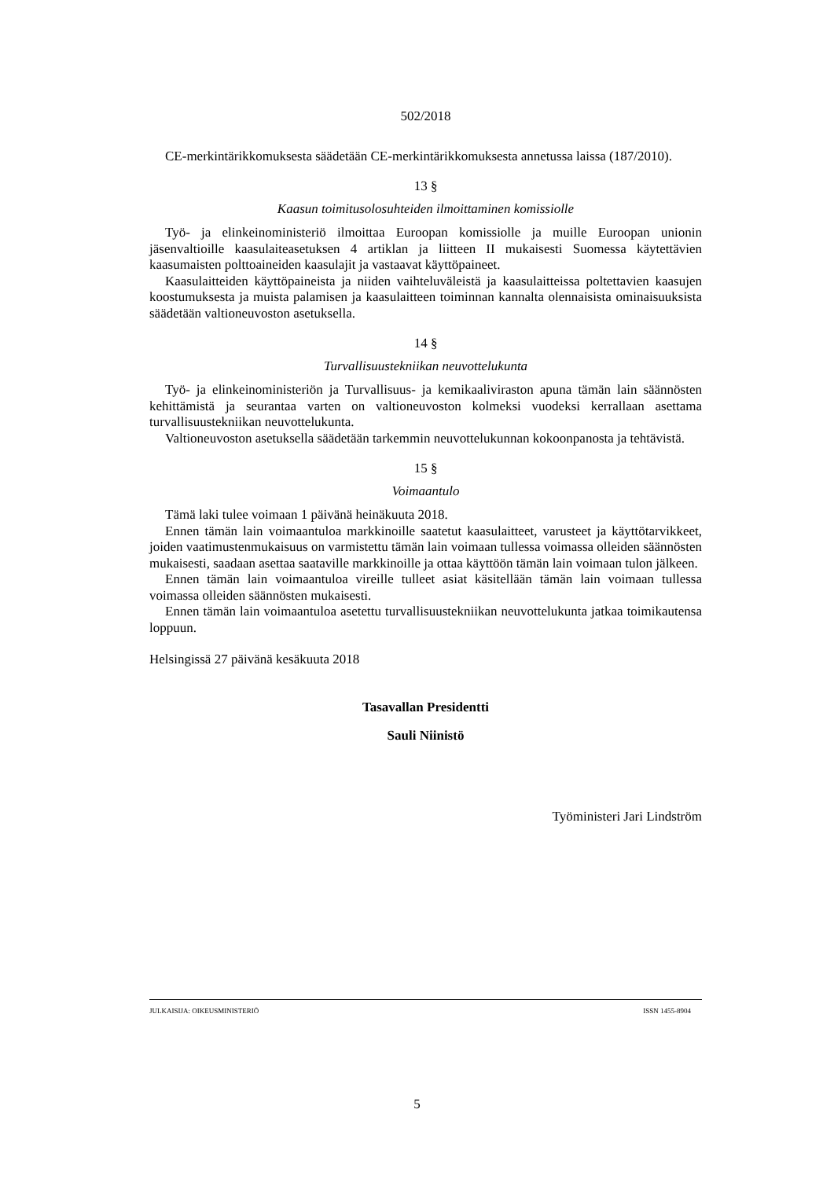502/2018
CE-merkintärikkomuksesta säädetään CE-merkintärikkomuksesta annetussa laissa (187/2010).
13 §
Kaasun toimitusolosuhteiden ilmoittaminen komissiolle
Työ- ja elinkeinoministeriö ilmoittaa Euroopan komissiolle ja muille Euroopan unionin jäsenvaltioille kaasulaiteasetuksen 4 artiklan ja liitteen II mukaisesti Suomessa käytettävien kaasumaisten polttoaineiden kaasulajit ja vastaavat käyttöpaineet.
Kaasulaitteiden käyttöpaineista ja niiden vaihteluväleistä ja kaasulaitteissa poltettavien kaasujen koostumuksesta ja muista palamisen ja kaasulaitteen toiminnan kannalta olennaisista ominaisuuksista säädetään valtioneuvoston asetuksella.
14 §
Turvallisuustekniikan neuvottelukunta
Työ- ja elinkeinoministeriön ja Turvallisuus- ja kemikaaliviraston apuna tämän lain säännösten kehittämistä ja seurantaa varten on valtioneuvoston kolmeksi vuodeksi kerrallaan asettama turvallisuustekniikan neuvottelukunta.
Valtioneuvoston asetuksella säädetään tarkemmin neuvottelukunnan kokoonpanosta ja tehtävistä.
15 §
Voimaantulo
Tämä laki tulee voimaan 1 päivänä heinäkuuta 2018.
Ennen tämän lain voimaantuloa markkinoille saatetut kaasulaitteet, varusteet ja käyttötarvikkeet, joiden vaatimustenmukaisuus on varmistettu tämän lain voimaan tullessa voimassa olleiden säännösten mukaisesti, saadaan asettaa saataville markkinoille ja ottaa käyttöön tämän lain voimaan tulon jälkeen.
Ennen tämän lain voimaantuloa vireille tulleet asiat käsitellään tämän lain voimaan tullessa voimassa olleiden säännösten mukaisesti.
Ennen tämän lain voimaantuloa asetettu turvallisuustekniikan neuvottelukunta jatkaa toimikautensa loppuun.
Helsingissä 27 päivänä kesäkuuta 2018
Tasavallan Presidentti
Sauli Niinistö
Työministeri Jari Lindström
JULKAISIJA: OIKEUSMINISTERIÖ ISSN 1455-8904
5